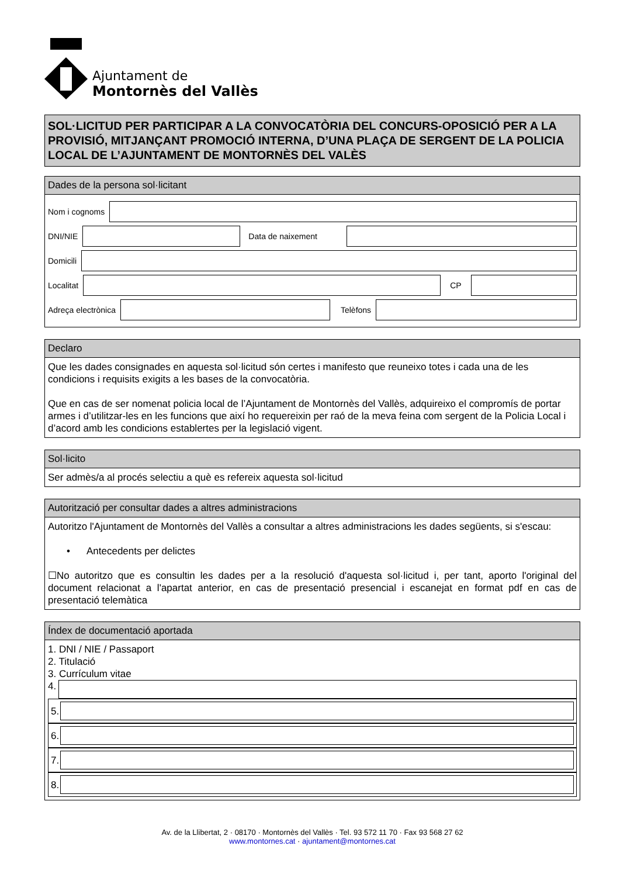Ajuntament de
Montornès del Vallès
SOL·LICITUD PER PARTICIPAR A LA CONVOCATÒRIA DEL CONCURS-OPOSICIÓ PER A LA PROVISIÓ, MITJANÇANT PROMOCIÓ INTERNA, D’UNA PLAÇA DE SERGENT DE LA POLICIA LOCAL DE L’AJUNTAMENT DE MONTORNÈS DEL VALÈS
Dades de la persona sol·licitant
Nom i cognoms
DNI/NIE
Data de naixement
Domicili
Localitat
CP
Adreça electrònica
Telèfons
Declaro
Que les dades consignades en aquesta sol·licitud són certes i manifesto que reuneixo totes i cada una de les condicions i requisits exigits a les bases de la convocatòria.
Que en cas de ser nomenat policia local de l’Ajuntament de Montornès del Vallès, adquireixo el compromís de portar armes i d’utilitzar-les en les funcions que així ho requereixin per raó de la meva feina com sergent de la Policia Local i d’acord amb les condicions establertes per la legislació vigent.
Sol·licito
Ser admès/a al procés selectiu a què es refereix aquesta sol·licitud
Autorització per consultar dades a altres administracions
Autoritzo l'Ajuntament de Montornès del Vallès a consultar a altres administracions les dades següents, si s'escau:
• Antecedents per delictes
☐No autoritzo que es consultin les dades per a la resolució d'aquesta sol·licitud i, per tant, aporto l'original del document relacionat a l'apartat anterior, en cas de presentació presencial i escanejat en format pdf en cas de presentació telemàtica
Índex de documentació aportada
1. DNI / NIE / Passaport
2. Titulació
3. Currículum vitae
4.
5.
6.
7.
8.
Av. de la Llibertat, 2 · 08170 · Montornès del Vallès · Tel. 93 572 11 70 · Fax 93 568 27 62
www.montornes.cat · ajuntament@montornes.cat